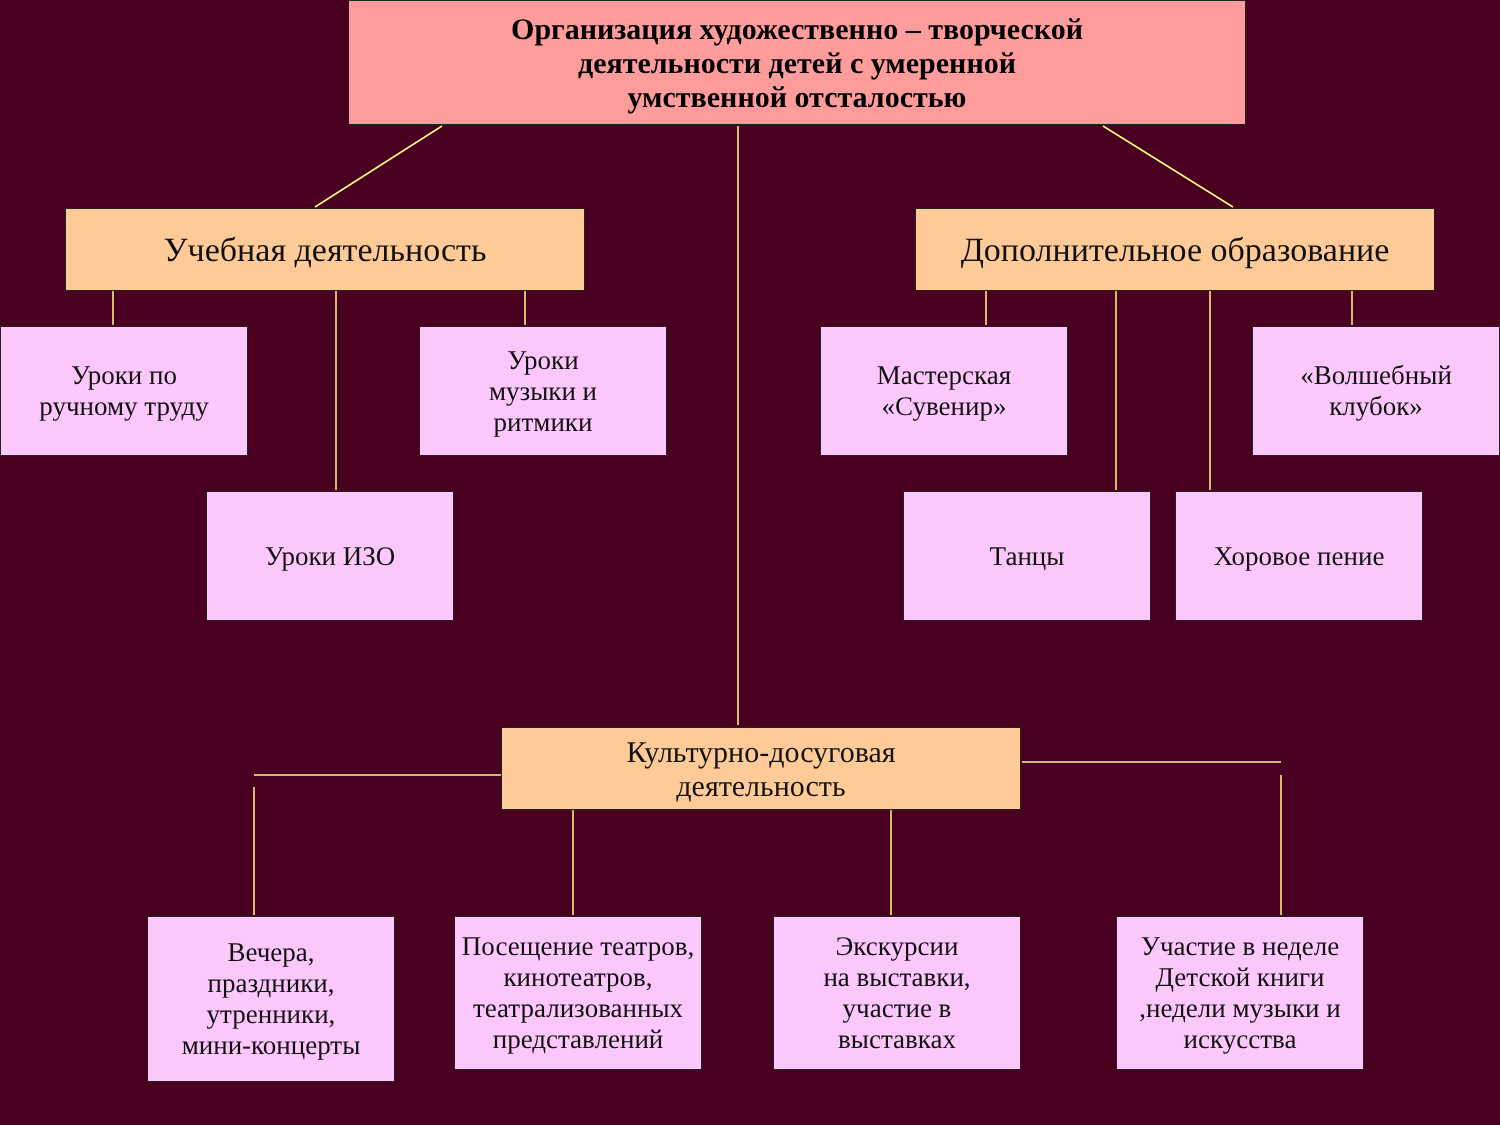Организация художественно – творческой
деятельности детей с умеренной
умственной отсталостью
Учебная деятельность
Дополнительное образование
Уроки по
ручному труду
Уроки
музыки и
ритмики
Уроки ИЗО
Мастерская
«Сувенир»
«Волшебный
клубок»
Танцы Хоровое пение
Культурно-досуговая
деятельность
Вечера,
праздники,
утренники,
мини-концерты
Посещение театров, кинотеатров, театрализованных представлений
Экскурсии
на выставки,
участие в
выставках
Участие в неделе Детской книги ,недели музыки и искусства